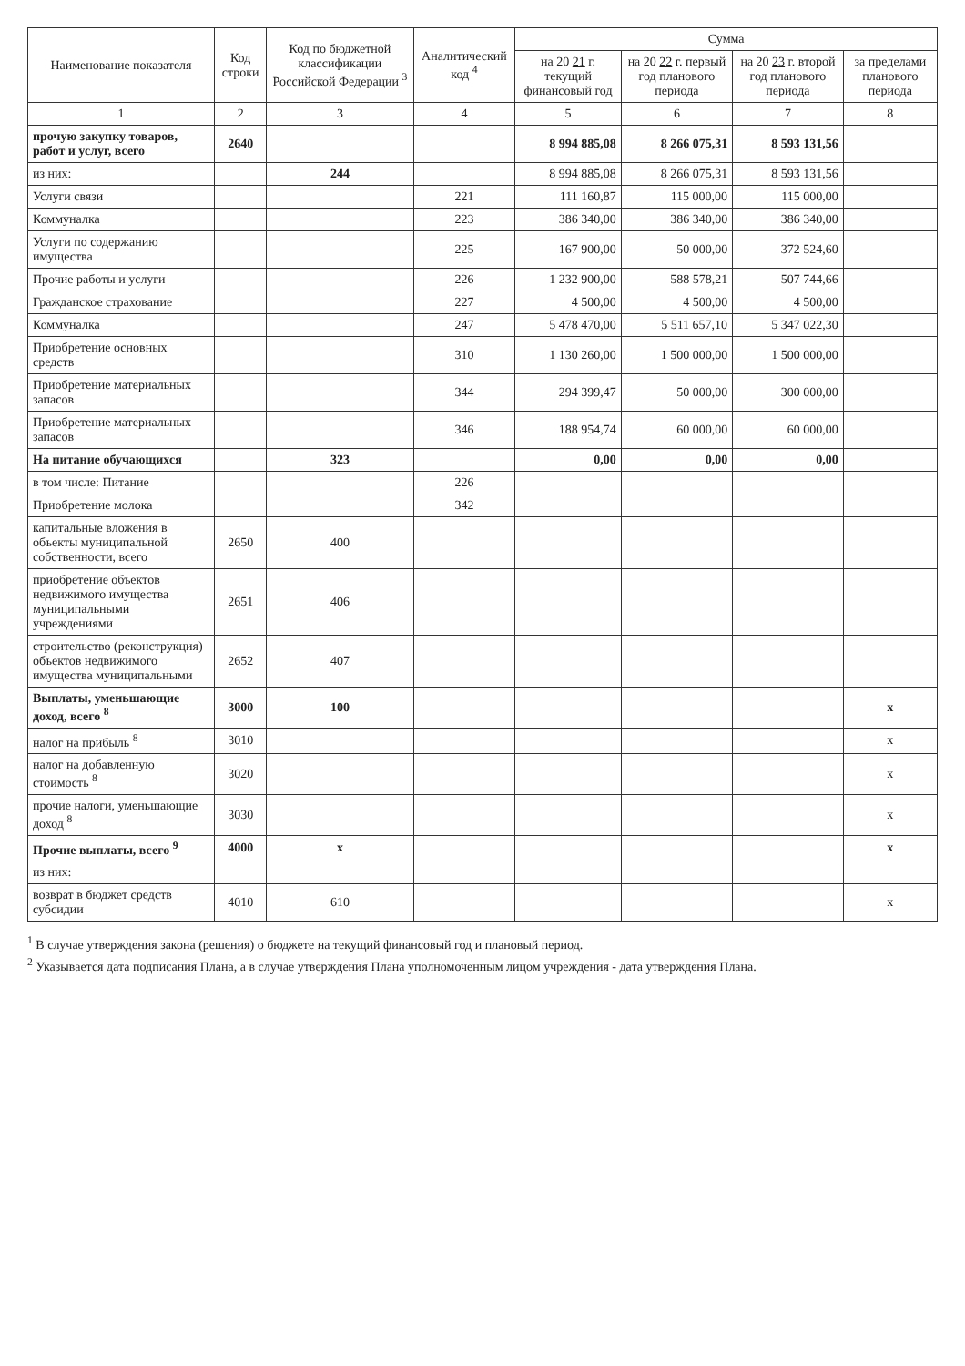| Наименование показателя | Код строки | Код по бюджетной классификации Российской Федерации <sup>3</sup> | Аналитический код <sup>4</sup> | Сумма | | | |
| --- | --- | --- | --- | --- | --- | --- | --- |
| | | | | на 20 21 г. текущий финансовый год | на 20 22 г. первый год планового периода | на 20 23 г. второй год планового периода | за пределами планового периода |
| 1 | 2 | 3 | 4 | 5 | 6 | 7 | 8 |
| прочую закупку товаров, работ и услуг, всего | 2640 | | | 8 994 885,08 | 8 266 075,31 | 8 593 131,56 | |
| из них: | | 244 | | 8 994 885,08 | 8 266 075,31 | 8 593 131,56 | |
| Услуги связи | | | 221 | 111 160,87 | 115 000,00 | 115 000,00 | |
| Коммуналка | | | 223 | 386 340,00 | 386 340,00 | 386 340,00 | |
| Услуги по содержанию имущества | | | 225 | 167 900,00 | 50 000,00 | 372 524,60 | |
| Прочие работы и услуги | | | 226 | 1 232 900,00 | 588 578,21 | 507 744,66 | |
| Гражданское страхование | | | 227 | 4 500,00 | 4 500,00 | 4 500,00 | |
| Коммуналка | | | 247 | 5 478 470,00 | 5 511 657,10 | 5 347 022,30 | |
| Приобретение основных средств | | | 310 | 1 130 260,00 | 1 500 000,00 | 1 500 000,00 | |
| Приобретение материальных запасов | | | 344 | 294 399,47 | 50 000,00 | 300 000,00 | |
| Приобретение материальных запасов | | | 346 | 188 954,74 | 60 000,00 | 60 000,00 | |
| На питание обучающихся | | 323 | | 0,00 | 0,00 | 0,00 | |
| в том числе: Питание | | | 226 | | | | |
| Приобретение молока | | | 342 | | | | |
| капитальные вложения в объекты муниципальной собственности, всего | 2650 | 400 | | | | | |
| приобретение объектов недвижимого имущества муниципальными учреждениями | 2651 | 406 | | | | | |
| строительство (реконструкция) объектов недвижимого имущества муниципальными | 2652 | 407 | | | | | |
| Выплаты, уменьшающие доход, всего <sup>8</sup> | 3000 | 100 | | | | | x |
| налог на прибыль <sup>8</sup> | 3010 | | | | | | x |
| налог на добавленную стоимость <sup>8</sup> | 3020 | | | | | | x |
| прочие налоги, уменьшающие доход <sup>8</sup> | 3030 | | | | | | x |
| Прочие выплаты, всего <sup>9</sup> | 4000 | x | | | | | x |
| из них: | | | | | | | |
| возврат в бюджет средств субсидии | 4010 | 610 | | | | | x |
<sup>1</sup> В случае утверждения закона (решения) о бюджете на текущий финансовый год и плановый период.
<sup>2</sup> Указывается дата подписания Плана, а в случае утверждения Плана уполномоченным лицом учреждения - дата утверждения Плана.